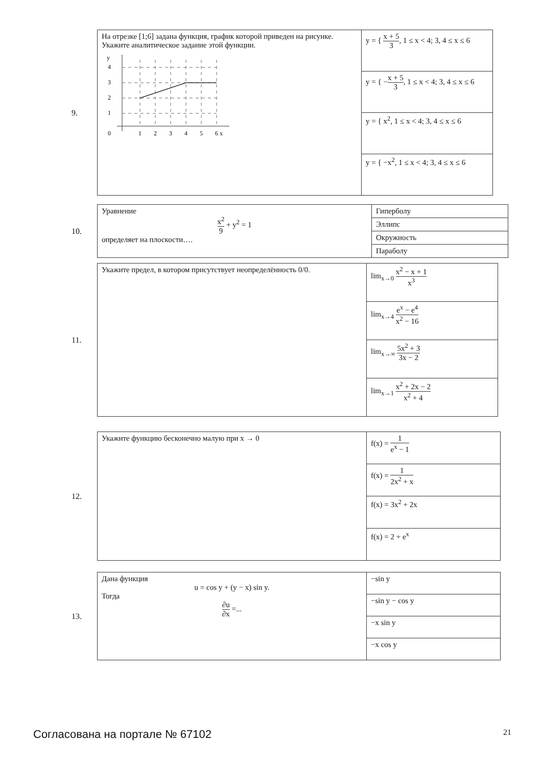9.
| На отрезке [1;6] задана функция, график которой приведен на рисунке. Укажите аналитическое задание этой функции. 4 3 2 1 y 0 1 2 3 4 5 6 x | y = { x + 5 3 , 1 ≤ x < 4; 3, 4 ≤ x ≤ 6 |
| | y = { − x + 5 3 , 1 ≤ x < 4; 3, 4 ≤ x ≤ 6 |
| | y = { x<sup>2</sup>, 1 ≤ x < 4; 3, 4 ≤ x ≤ 6 |
| | y = { −x<sup>2</sup>, 1 ≤ x < 4; 3, 4 ≤ x ≤ 6 |
10.
| Уравнение x<sup>2</sup> 9 + y<sup>2</sup> = 1 определяет на плоскости…. | Гиперболу |
| | Эллипс |
| | Окружность |
| | Параболу |
11.
| Укажите предел, в котором присутствует неопределённость 0/0. | lim<sub>x→0</sub> x<sup>2</sup> − x + 1 x<sup>3</sup> |
| | lim<sub>x→4</sub> e<sup>x</sup> − e<sup>4</sup> x<sup>2</sup> − 16 |
| | lim<sub>x→∞</sub> 5x<sup>2</sup> + 3 3x − 2 |
| | lim<sub>x→1</sub> x<sup>2</sup> + 2x − 2 x<sup>2</sup> + 4 |
12.
| Укажите функцию бесконечно малую при x → 0 | f(x) = 1 e<sup>x</sup> − 1 |
| | f(x) = 1 2x<sup>2</sup> + x |
| | f(x) = 3x<sup>2</sup> + 2x |
| | f(x) = 2 + e<sup>x</sup> |
13.
| Дана функция u = cos y + (y − x) sin y. Тогда ∂u ∂x =... | −sin y |
| | −sin y − cos y |
| | −x sin y |
| | −x cos y |
Согласована на портале № 67102 21